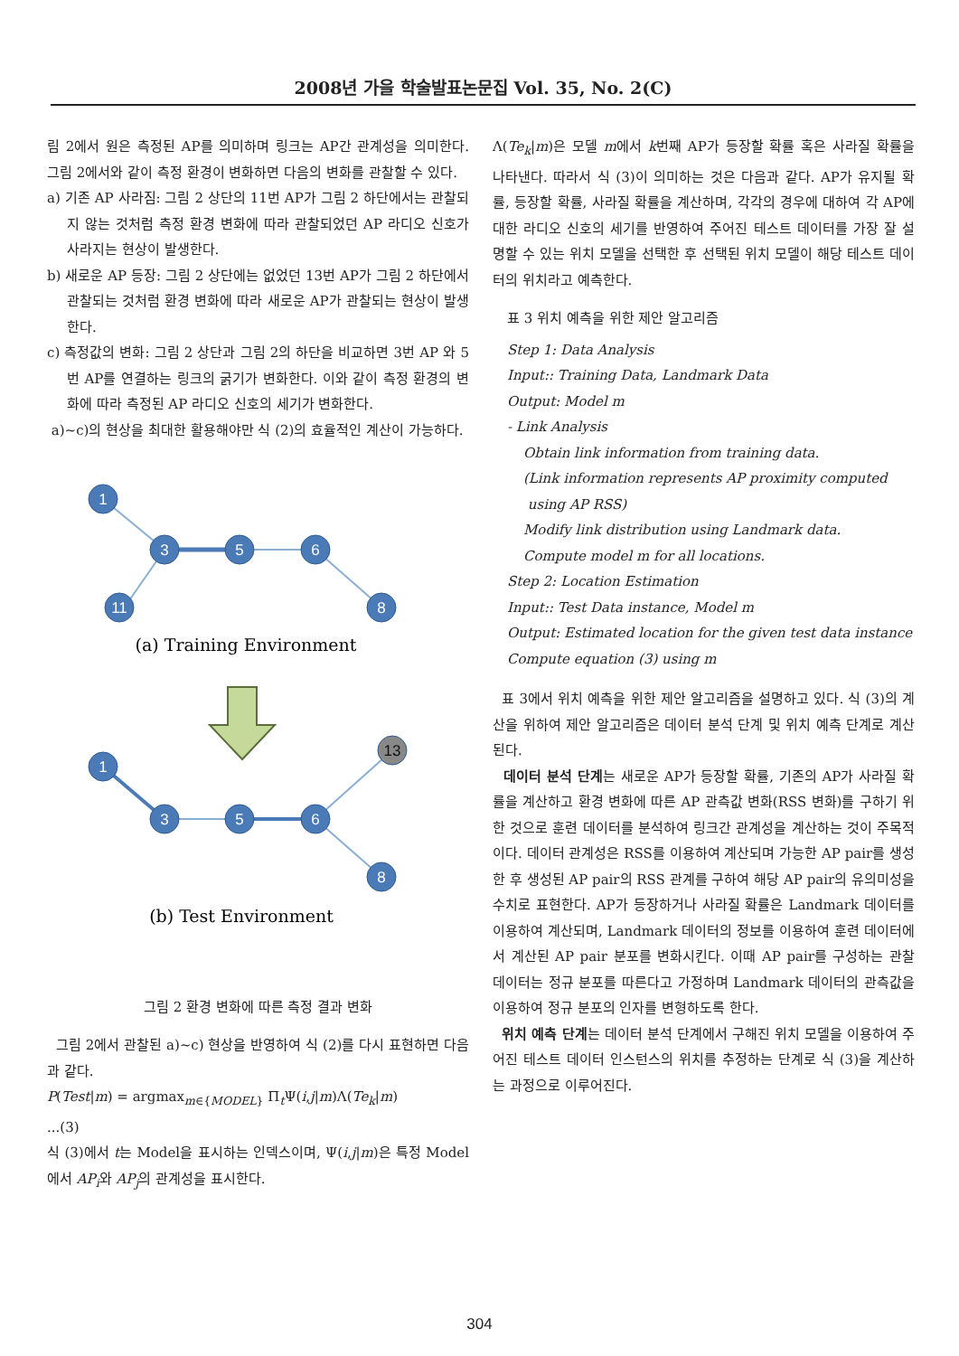2008년 가을 학술발표논문집 Vol. 35, No. 2(C)
림 2에서 원은 측정된 AP를 의미하며 링크는 AP간 관계성을 의미한다. 그림 2에서와 같이 측정 환경이 변화하면 다음의 변화를 관찰할 수 있다.
a) 기존 AP 사라짐: 그림 2 상단의 11번 AP가 그림 2 하단에서는 관찰되지 않는 것처럼 측정 환경 변화에 따라 관찰되었던 AP 라디오 신호가 사라지는 현상이 발생한다.
b) 새로운 AP 등장: 그림 2 상단에는 없었던 13번 AP가 그림 2 하단에서 관찰되는 것처럼 환경 변화에 따라 새로운 AP가 관찰되는 현상이 발생한다.
c) 측정값의 변화: 그림 2 상단과 그림 2의 하단을 비교하면 3번 AP 와 5번 AP를 연결하는 링크의 굵기가 변화한다. 이와 같이 측정 환경의 변화에 따라 측정된 AP 라디오 신호의 세기가 변화한다.
a)~c)의 현상을 최대한 활용해야만 식 (2)의 효율적인 계산이 가능하다.
1
3
5
6
11
8
1
3
5
6
8
13
(a) Training Environment
(b) Test Environment
그림 2 환경 변화에 따른 측정 결과 변화
그림 2에서 관찰된 a)~c) 현상을 반영하여 식 (2)를 다시 표현하면 다음과 같다.
P(Test|m) = argmax<sub>m∈{MODEL}</sub> Π<sub>t</sub>Ψ(i,j|m)Λ(Te<sub>k</sub>|m)
...(3)
식 (3)에서 t는 Model을 표시하는 인덱스이며, Ψ(i,j|m)은 특정 Model에서 AP<sub>i</sub>와 AP<sub>j</sub>의 관계성을 표시한다.
Λ(Te<sub>k</sub>|m)은 모델 m에서 k번째 AP가 등장할 확률 혹은 사라질 확률을 나타낸다. 따라서 식 (3)이 의미하는 것은 다음과 같다. AP가 유지될 확률, 등장할 확률, 사라질 확률을 계산하며, 각각의 경우에 대하여 각 AP에 대한 라디오 신호의 세기를 반영하여 주어진 테스트 데이터를 가장 잘 설명할 수 있는 위치 모델을 선택한 후 선택된 위치 모델이 해당 테스트 데이터의 위치라고 예측한다.
표 3 위치 예측을 위한 제안 알고리즘
Step 1: Data Analysis
Input:: Training Data, Landmark Data
Output: Model m
- Link Analysis
Obtain link information from training data.
(Link information represents AP proximity computed
using AP RSS)
Modify link distribution using Landmark data.
Compute model m for all locations.
Step 2: Location Estimation
Input:: Test Data instance, Model m
Output: Estimated location for the given test data instance
Compute equation (3) using m
표 3에서 위치 예측을 위한 제안 알고리즘을 설명하고 있다. 식 (3)의 계산을 위하여 제안 알고리즘은 데이터 분석 단계 및 위치 예측 단계로 계산된다.
데이터 분석 단계는 새로운 AP가 등장할 확률, 기존의 AP가 사라질 확률을 계산하고 환경 변화에 따른 AP 관측값 변화(RSS 변화)를 구하기 위한 것으로 훈련 데이터를 분석하여 링크간 관계성을 계산하는 것이 주목적이다. 데이터 관계성은 RSS를 이용하여 계산되며 가능한 AP pair를 생성한 후 생성된 AP pair의 RSS 관계를 구하여 해당 AP pair의 유의미성을 수치로 표현한다. AP가 등장하거나 사라질 확률은 Landmark 데이터를 이용하여 계산되며, Landmark 데이터의 정보를 이용하여 훈련 데이터에서 계산된 AP pair 분포를 변화시킨다. 이때 AP pair를 구성하는 관찰 데이터는 정규 분포를 따른다고 가정하며 Landmark 데이터의 관측값을 이용하여 정규 분포의 인자를 변형하도록 한다.
위치 예측 단계는 데이터 분석 단계에서 구해진 위치 모델을 이용하여 주어진 테스트 데이터 인스턴스의 위치를 추정하는 단계로 식 (3)을 계산하는 과정으로 이루어진다.
304